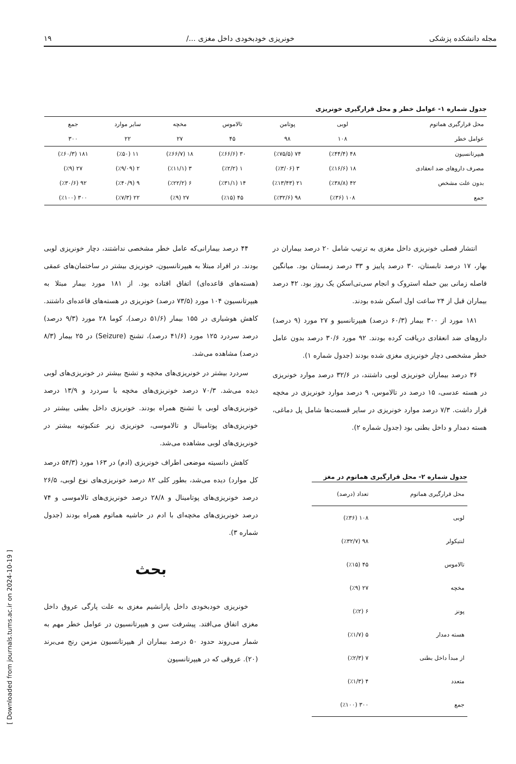مجله دانشکده پزشکی خونریزی خودبخودی داخل مغزی .../ ۱۹
جدول شماره ۱- عوامل خطر و محل قرارگیری خونریزی
| محل قرارگیری هماتوم | لوبی | پوتامن | تالاموس | مخچه | سایر موارد | جمع |
| --- | --- | --- | --- | --- | --- | --- |
| عوامل خطر | ۱۰۸ | ۹۸ | ۴۵ | ۲۷ | ۲۲ | ۳۰۰ |
| هیپرتانسیون | ۴۸ (٪۴۴/۴) | ۷۴ (٪۷۵/۵) | ۳۰ (٪۶۶/۶) | ۱۸ (٪۶۶/۷) | ۱۱ (٪۵۰) | ۱۸۱ (٪۶۰/۳) |
| مصرف داروهای ضد انعقادی | ۱۸ (٪۱۶/۶) | ۳ (٪۳/۰۶) | ۱ (٪۲/۲) | ۳ (٪۱۱/۱) | ۲ (٪۹/۰۹) | ۲۷ (٪۹) |
| بدون علت مشخص | ۴۲ (٪۳۸/۸) | ۲۱ (٪۱۳/۴۳) | ۱۴ (٪۳۱/۱) | ۶ (٪۲۲/۲) | ۹ (٪۴۰/۹) | ۹۲ (٪۳۰/۶) |
| جمع | ۱۰۸ (٪۳۶) | ۹۸ (٪۳۲/۶) | ۴۵ (٪۱۵) | ۲۷ (٪۹) | ۲۲ (٪۷/۳) | ۳۰۰ (٪۱۰۰) |
انتشار فصلی خونریزی داخل مغزی به ترتیب شامل ۲۰ درصد بیماران در بهار، ۱۷ درصد تابستان، ۳۰ درصد پاییز و ۳۳ درصد زمستان بود. میانگین فاصله زمانی بین حمله استروک و انجام سی‌تی‌اسکن یک روز بود. ۴۲ درصد بیماران قبل از ۲۴ ساعت اول اسکن شده بودند.
۱۸۱ مورد از ۳۰۰ بیمار (۶۰/۳ درصد) هیپرتانسیو و ۲۷ مورد (۹ درصد) داروهای ضد انعقادی دریافت کرده بودند. ۹۲ مورد ۳۰/۶ درصد بدون عامل خطر مشخصی دچار خونریزی مغزی شده بودند (جدول شماره ۱).
۳۶ درصد بیماران خونریزی لوبی داشتند، در ۳۲/۶ درصد موارد خونریزی در هسته عدسی، ۱۵ درصد در تالاموس، ۹ درصد موارد خونریزی در مخچه قرار داشت. ۷/۳ درصد موارد خونریزی در سایر قسمت‌ها شامل پل دماغی، هسته دمدار و داخل بطنی بود (جدول شماره ۲).
جدول شماره ۲- محل قرارگیری هماتوم در مغز
| محل قرارگیری هماتوم | تعداد (درصد) |
| --- | --- |
| لوبی | ۱۰۸ (٪۳۶) |
| لنتیکولر | ۹۸ (٪۳۲/۷) |
| تالاموس | ۴۵ (٪۱۵) |
| مخچه | ۲۷ (٪۹) |
| پونز | ۶ (٪۲) |
| هسته دمدار | ۵ (٪۱/۷) |
| از مبدأ داخل بطنی | ۷ (٪۲/۳) |
| متعدد | ۴ (٪۱/۳) |
| جمع | ۳۰۰ (٪۱۰۰) |
۴۴ درصد بیمارانی‌که عامل خطر مشخصی نداشتند، دچار خونریزی لوبی بودند. در افراد مبتلا به هیپرتانسیون، خونریزی بیشتر در ساختمان‌های عمقی (هسته‌های قاعده‌ای) اتفاق افتاده بود. از ۱۸۱ مورد بیمار مبتلا به هیپرتانسیون ۱۰۴ مورد (۷۳/۵ درصد) خونریزی در هسته‌های قاعده‌ای داشتند. کاهش هوشیاری در ۱۵۵ بیمار (۵۱/۶ درصد)، کوما ۲۸ مورد (۹/۳ درصد) درصد سردرد ۱۲۵ مورد (۴۱/۶ درصد)، تشنج (Seizure) در ۲۵ بیمار (۸/۳ درصد) مشاهده می‌شد.
سردرد بیشتر در خونریزی‌های مخچه و تشنج بیشتر در خونریزی‌های لوبی دیده می‌شد. ۷۰/۳ درصد خونریزی‌های مخچه با سردرد و ۱۳/۹ درصد خونریزی‌های لوبی با تشنج همراه بودند. خونریزی داخل بطنی بیشتر در خونریزی‌های پوتامینال و تالاموسی، خونریزی زیر عنکبوتیه بیشتر در خونریزی‌های لوبی مشاهده می‌شد.
کاهش دانسیته موضعی اطراف خونریزی (ادم) در ۱۶۳ مورد (۵۴/۳ درصد کل موارد) دیده می‌شد، بطور کلی ۸۲ درصد خونریزی‌های نوع لوبی، ۲۶/۵ درصد خونریزی‌های پوتامینال و ۲۸/۸ درصد خونریزی‌های تالاموسی و ۷۴ درصد خونریزی‌های مخچه‌ای با ادم در حاشیه هماتوم همراه بودند (جدول شماره ۳).
بحث
خونریزی خودبخودی داخل پارانشیم مغزی به علت پارگی عروق داخل مغزی اتفاق می‌افتد. پیشرفت سن و هیپرتانسیون در عوامل خطر مهم به شمار می‌روند حدود ۵۰ درصد بیماران از هیپرتانسیون مزمن رنج می‌برند (۲۰). عروقی که در هیپرتانسیون
[ Downloaded from journals.tums.ac.ir on 2024-10-19 ]